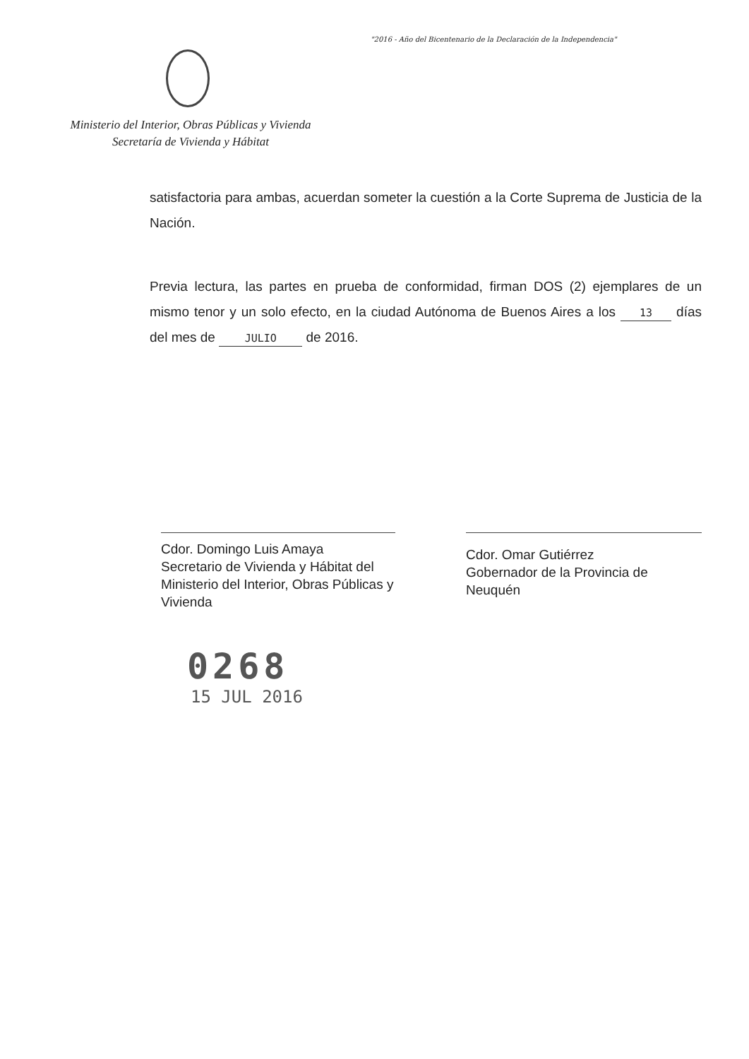"2016 - Año del Bicentenario de la Declaración de la Independencia"
Ministerio del Interior, Obras Públicas y Vivienda
Secretaría de Vivienda y Hábitat
satisfactoria para ambas, acuerdan someter la cuestión a la Corte Suprema de Justicia de la Nación.
Previa lectura, las partes en prueba de conformidad, firman DOS (2) ejemplares de un mismo tenor y un solo efecto, en la ciudad Autónoma de Buenos Aires a los 13 días del mes de JULIO de 2016.
Cdor. Domingo Luis Amaya
Secretario de Vivienda y Hábitat del Ministerio del Interior, Obras Públicas y Vivienda
Cdor. Omar Gutiérrez
Gobernador de la Provincia de Neuquén
0268
15 JUL 2016